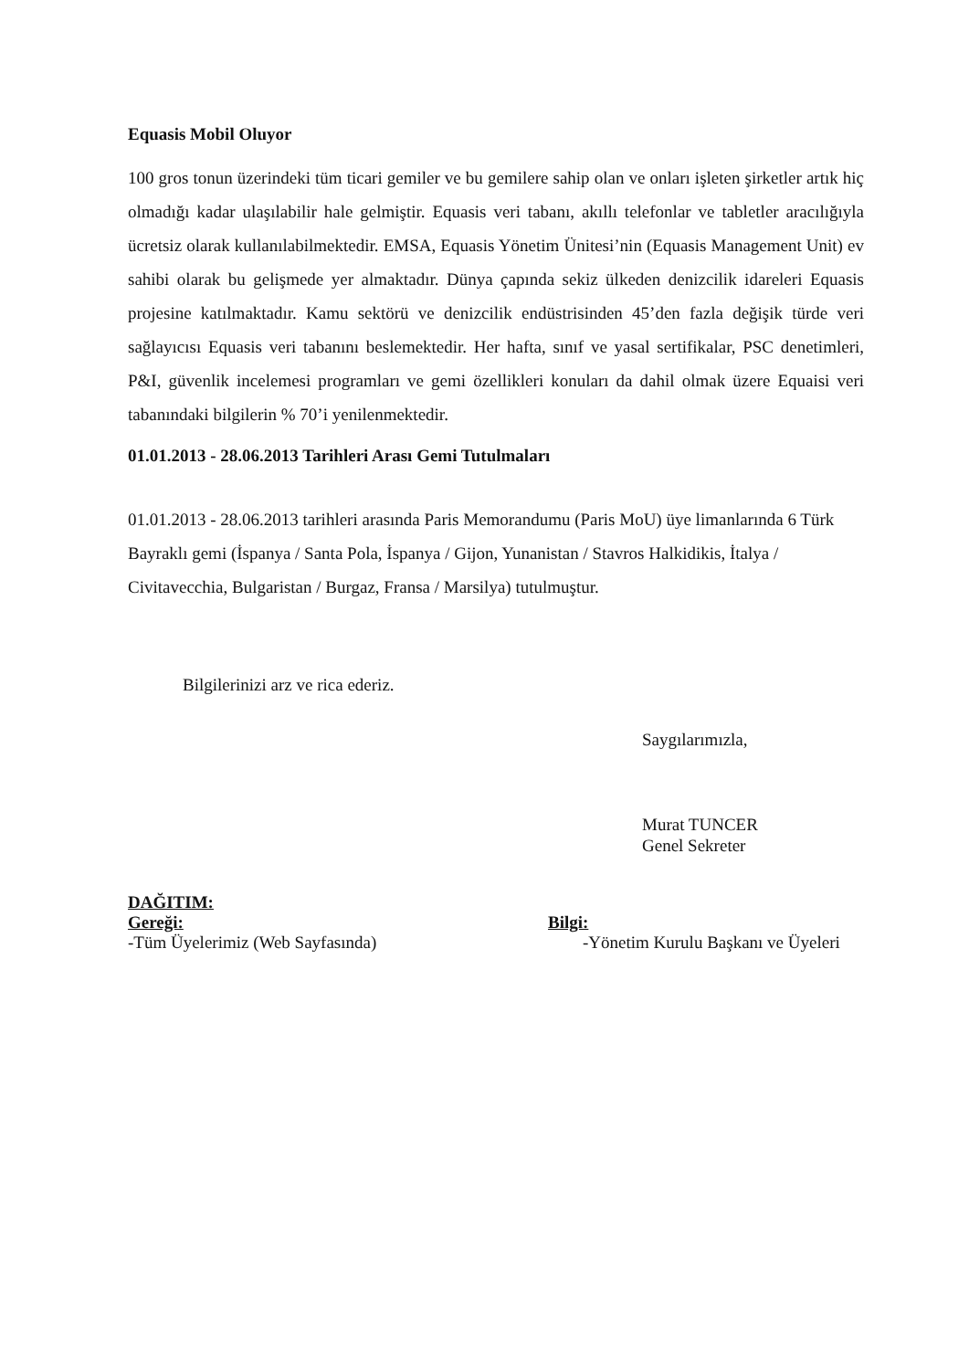Equasis Mobil Oluyor
100 gros tonun üzerindeki tüm ticari gemiler ve bu gemilere sahip olan ve onları işleten şirketler artık hiç olmadığı kadar ulaşılabilir hale gelmiştir. Equasis veri tabanı, akıllı telefonlar ve tabletler aracılığıyla ücretsiz olarak kullanılabilmektedir. EMSA, Equasis Yönetim Ünitesi’nin (Equasis Management Unit) ev sahibi olarak bu gelişmede yer almaktadır. Dünya çapında sekiz ülkeden denizcilik idareleri Equasis projesine katılmaktadır. Kamu sektörü ve denizcilik endüstrisinden 45’den fazla değişik türde veri sağlayıcısı Equasis veri tabanını beslemektedir. Her hafta, sınıf ve yasal sertifikalar, PSC denetimleri, P&I, güvenlik incelemesi programları ve gemi özellikleri konuları da dahil olmak üzere Equaisi veri tabanındaki bilgilerin % 70’i yenilenmektedir.
01.01.2013 - 28.06.2013 Tarihleri Arası Gemi Tutulmaları
01.01.2013 - 28.06.2013 tarihleri arasında Paris Memorandumu (Paris MoU) üye limanlarında 6 Türk Bayraklı gemi (İspanya / Santa Pola, İspanya / Gijon, Yunanistan / Stavros Halkidikis, İtalya / Civitavecchia, Bulgaristan / Burgaz, Fransa / Marsilya) tutulmuştur.
Bilgilerinizi arz ve rica ederiz.
Saygılarımızla,
Murat TUNCER
Genel Sekreter
DAĞITIM:
Gereği:
-Tüm Üyelerimiz (Web Sayfasında)
Bilgi:
-Yönetim Kurulu Başkanı ve Üyeleri